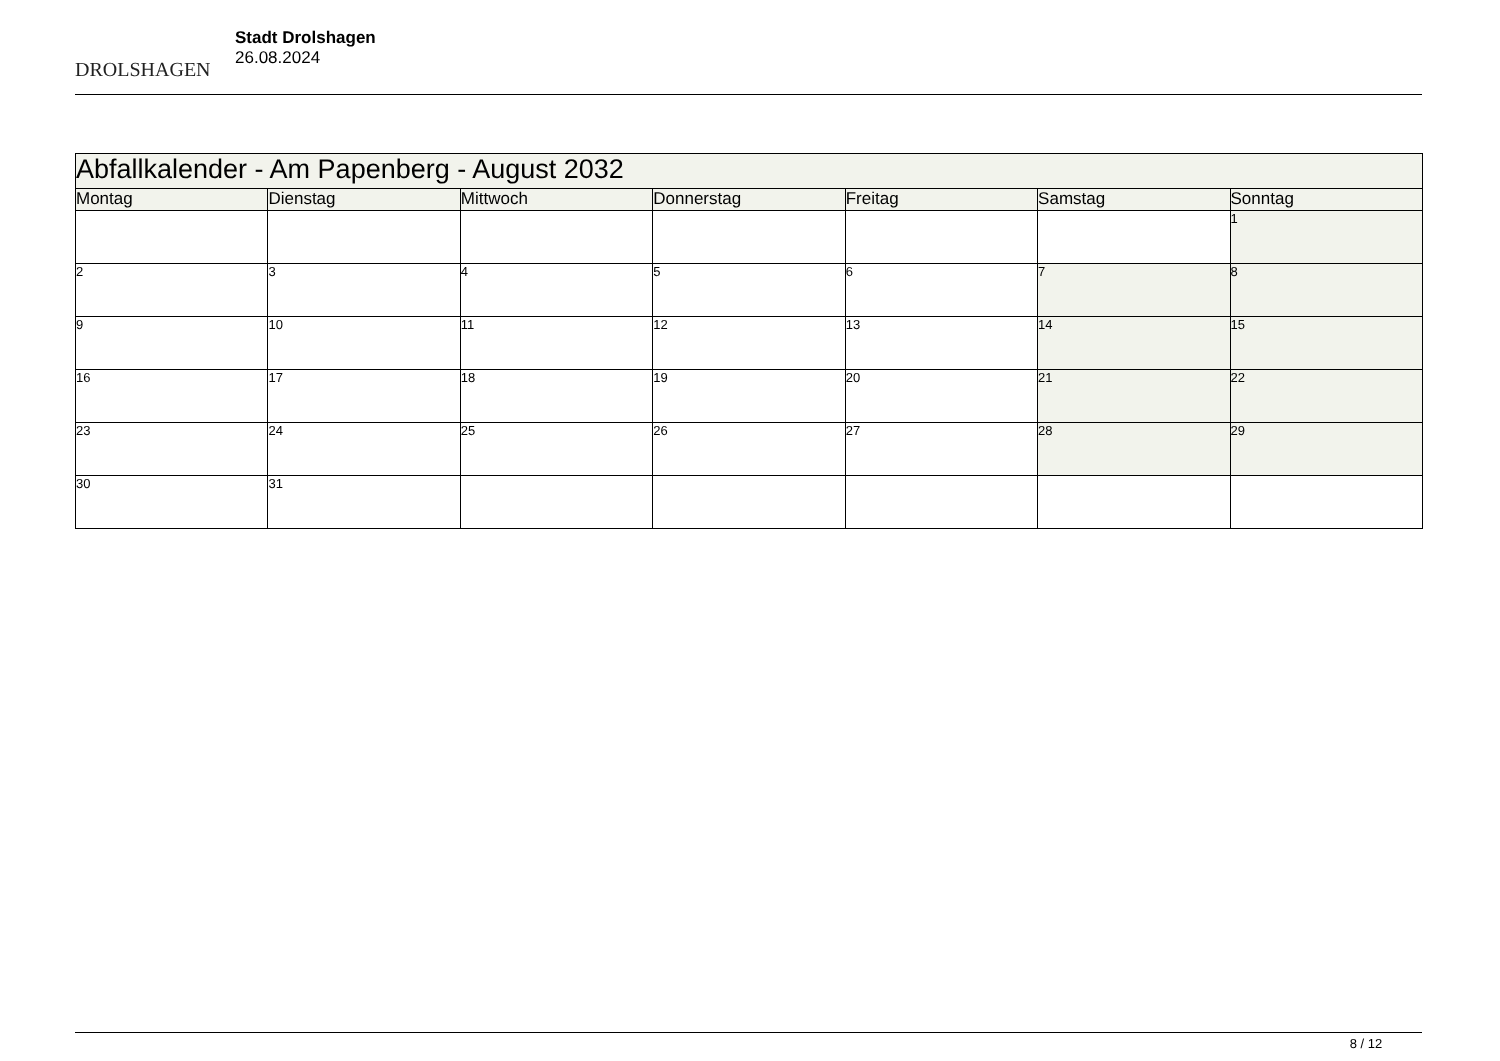DROLSHAGEN
Stadt Drolshagen
26.08.2024
| Abfallkalender - Am Papenberg - August 2032 | | | | | | |
| Montag | Dienstag | Mittwoch | Donnerstag | Freitag | Samstag | Sonntag |
| | | | | | | 1 |
| 2 | 3 | 4 | 5 | 6 | 7 | 8 |
| 9 | 10 | 11 | 12 | 13 | 14 | 15 |
| 16 | 17 | 18 | 19 | 20 | 21 | 22 |
| 23 | 24 | 25 | 26 | 27 | 28 | 29 |
| 30 | 31 | | | | | |
8 / 12